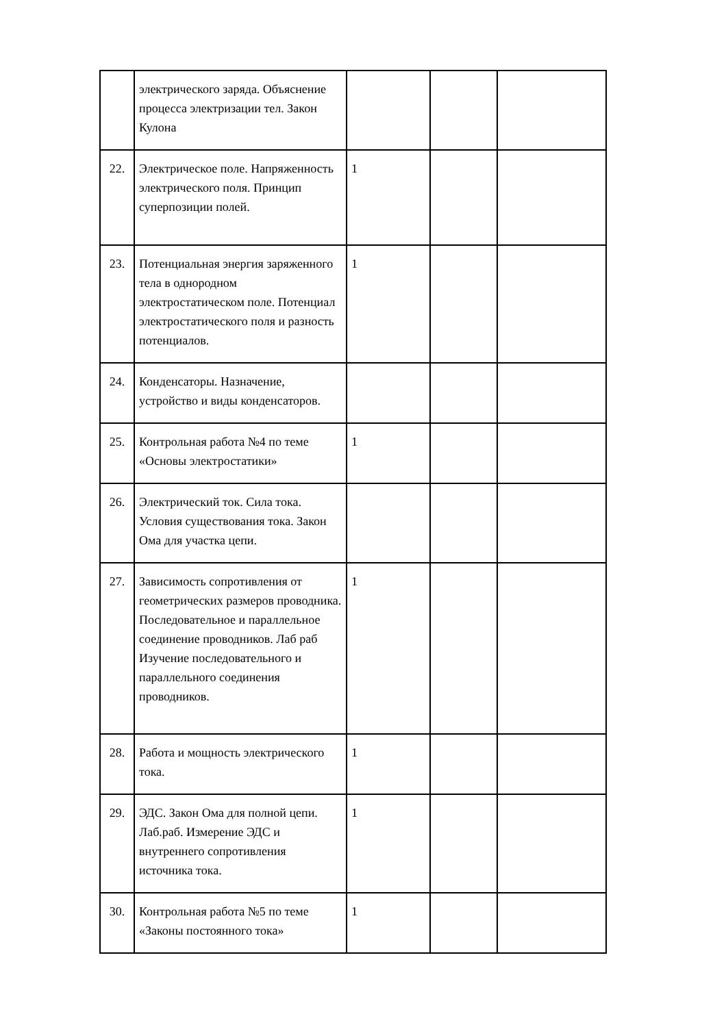| | электрического заряда. Объяснение процесса электризации тел. Закон Кулона | | | |
| 22. | Электрическое поле. Напряженность электрического поля. Принцип суперпозиции полей. | 1 | | |
| 23. | Потенциальная энергия заряженного тела в однородном электростатическом поле. Потенциал электростатического поля и разность потенциалов. | 1 | | |
| 24. | Конденсаторы. Назначение, устройство и виды конденсаторов. | | | |
| 25. | Контрольная работа №4 по теме «Основы электростатики» | 1 | | |
| 26. | Электрический ток. Сила тока. Условия существования тока. Закон Ома для участка цепи. | | | |
| 27. | Зависимость сопротивления от геометрических размеров проводника. Последовательное и параллельное соединение проводников. Лаб раб Изучение последовательного и параллельного соединения проводников. | 1 | | |
| 28. | Работа и мощность электрического тока. | 1 | | |
| 29. | ЭДС. Закон Ома для полной цепи. Лаб.раб. Измерение ЭДС и внутреннего сопротивления источника тока. | 1 | | |
| 30. | Контрольная работа №5 по теме «Законы постоянного тока» | 1 | | |